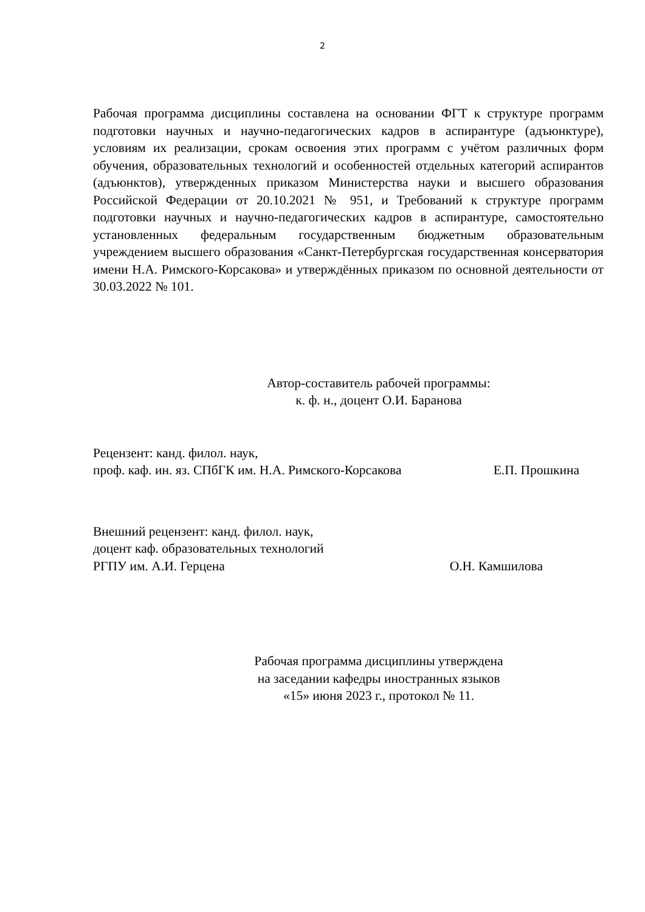2
Рабочая программа дисциплины составлена на основании ФГТ к структуре программ подготовки научных и научно-педагогических кадров в аспирантуре (адъюнктуре), условиям их реализации, срокам освоения этих программ с учётом различных форм обучения, образовательных технологий и особенностей отдельных категорий аспирантов (адъюнктов), утвержденных приказом Министерства науки и высшего образования Российской Федерации от 20.10.2021 № 951, и Требований к структуре программ подготовки научных и научно-педагогических кадров в аспирантуре, самостоятельно установленных федеральным государственным бюджетным образовательным учреждением высшего образования «Санкт-Петербургская государственная консерватория имени Н.А. Римского-Корсакова» и утверждённых приказом по основной деятельности от 30.03.2022 № 101.
Автор-составитель рабочей программы:
к. ф. н., доцент О.И. Баранова
Рецензент: канд. филол. наук,
проф. каф. ин. яз. СПбГК им. Н.А. Римского-Корсакова Е.П. Прошкина
Внешний рецензент: канд. филол. наук,
доцент каф. образовательных технологий
РГПУ им. А.И. Герцена О.Н. Камшилова
Рабочая программа дисциплины утверждена
на заседании кафедры иностранных языков
«15» июня 2023 г., протокол № 11.